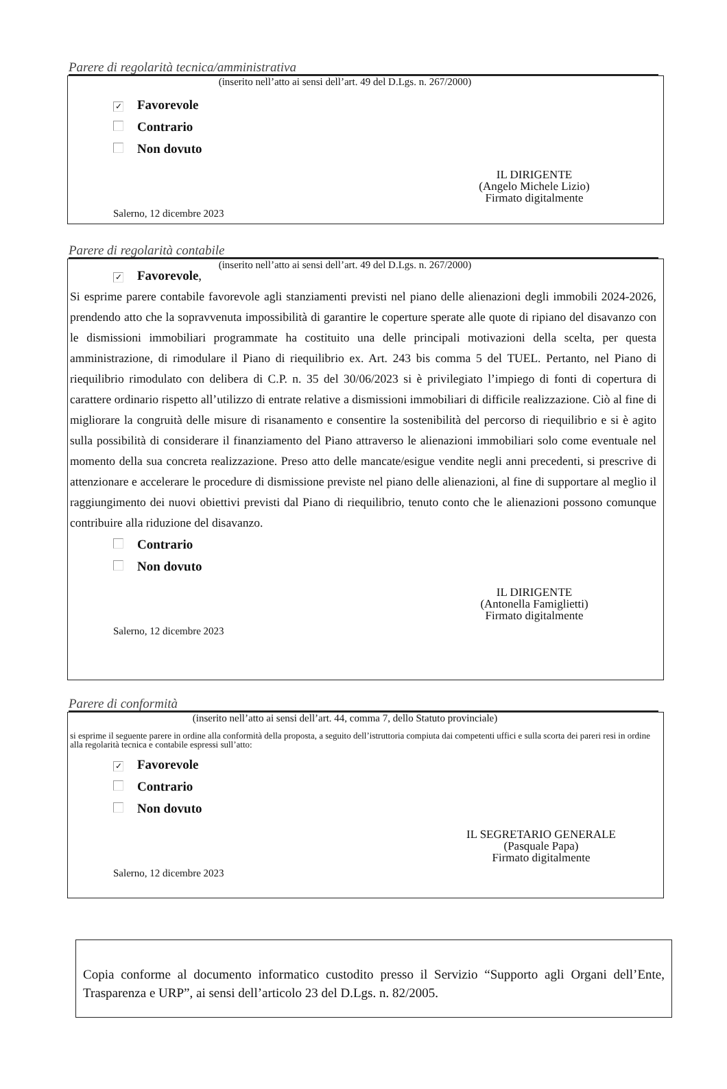Parere di regolarità tecnica/amministrativa
(inserito nell’atto ai sensi dell’art. 49 del D.Lgs. n. 267/2000)
✓ Favorevole
Contrario
Non dovuto
IL DIRIGENTE
(Angelo Michele Lizio)
Firmato digitalmente
Salerno, 12 dicembre 2023
Parere di regolarità contabile
(inserito nell’atto ai sensi dell’art. 49 del D.Lgs. n. 267/2000)
✓ Favorevole,
Si esprime parere contabile favorevole agli stanziamenti previsti nel piano delle alienazioni degli immobili 2024-2026, prendendo atto che la sopravvenuta impossibilità di garantire le coperture sperate alle quote di ripiano del disavanzo con le dismissioni immobiliari programmate ha costituito una delle principali motivazioni della scelta, per questa amministrazione, di rimodulare il Piano di riequilibrio ex. Art. 243 bis comma 5 del TUEL. Pertanto, nel Piano di riequilibrio rimodulato con delibera di C.P. n. 35 del 30/06/2023 si è privilegiato l’impiego di fonti di copertura di carattere ordinario rispetto all’utilizzo di entrate relative a dismissioni immobiliari di difficile realizzazione. Ciò al fine di migliorare la congruità delle misure di risanamento e consentire la sostenibilità del percorso di riequilibrio e si è agito sulla possibilità di considerare il finanziamento del Piano attraverso le alienazioni immobiliari solo come eventuale nel momento della sua concreta realizzazione. Preso atto delle mancate/esigue vendite negli anni precedenti, si prescrive di attenzionare e accelerare le procedure di dismissione previste nel piano delle alienazioni, al fine di supportare al meglio il raggiungimento dei nuovi obiettivi previsti dal Piano di riequilibrio, tenuto conto che le alienazioni possono comunque contribuire alla riduzione del disavanzo.
Contrario
Non dovuto
IL DIRIGENTE
(Antonella Famiglietti)
Firmato digitalmente
Salerno, 12 dicembre 2023
Parere di conformità
(inserito nell’atto ai sensi dell’art. 44, comma 7, dello Statuto provinciale)
si esprime il seguente parere in ordine alla conformità della proposta, a seguito dell’istruttoria compiuta dai competenti uffici e sulla scorta dei pareri resi in ordine alla regolarità tecnica e contabile espressi sull’atto:
✓ Favorevole
Contrario
Non dovuto
IL SEGRETARIO GENERALE
(Pasquale Papa)
Firmato digitalmente
Salerno, 12 dicembre 2023
Copia conforme al documento informatico custodito presso il Servizio “Supporto agli Organi dell’Ente, Trasparenza e URP”, ai sensi dell’articolo 23 del D.Lgs. n. 82/2005.